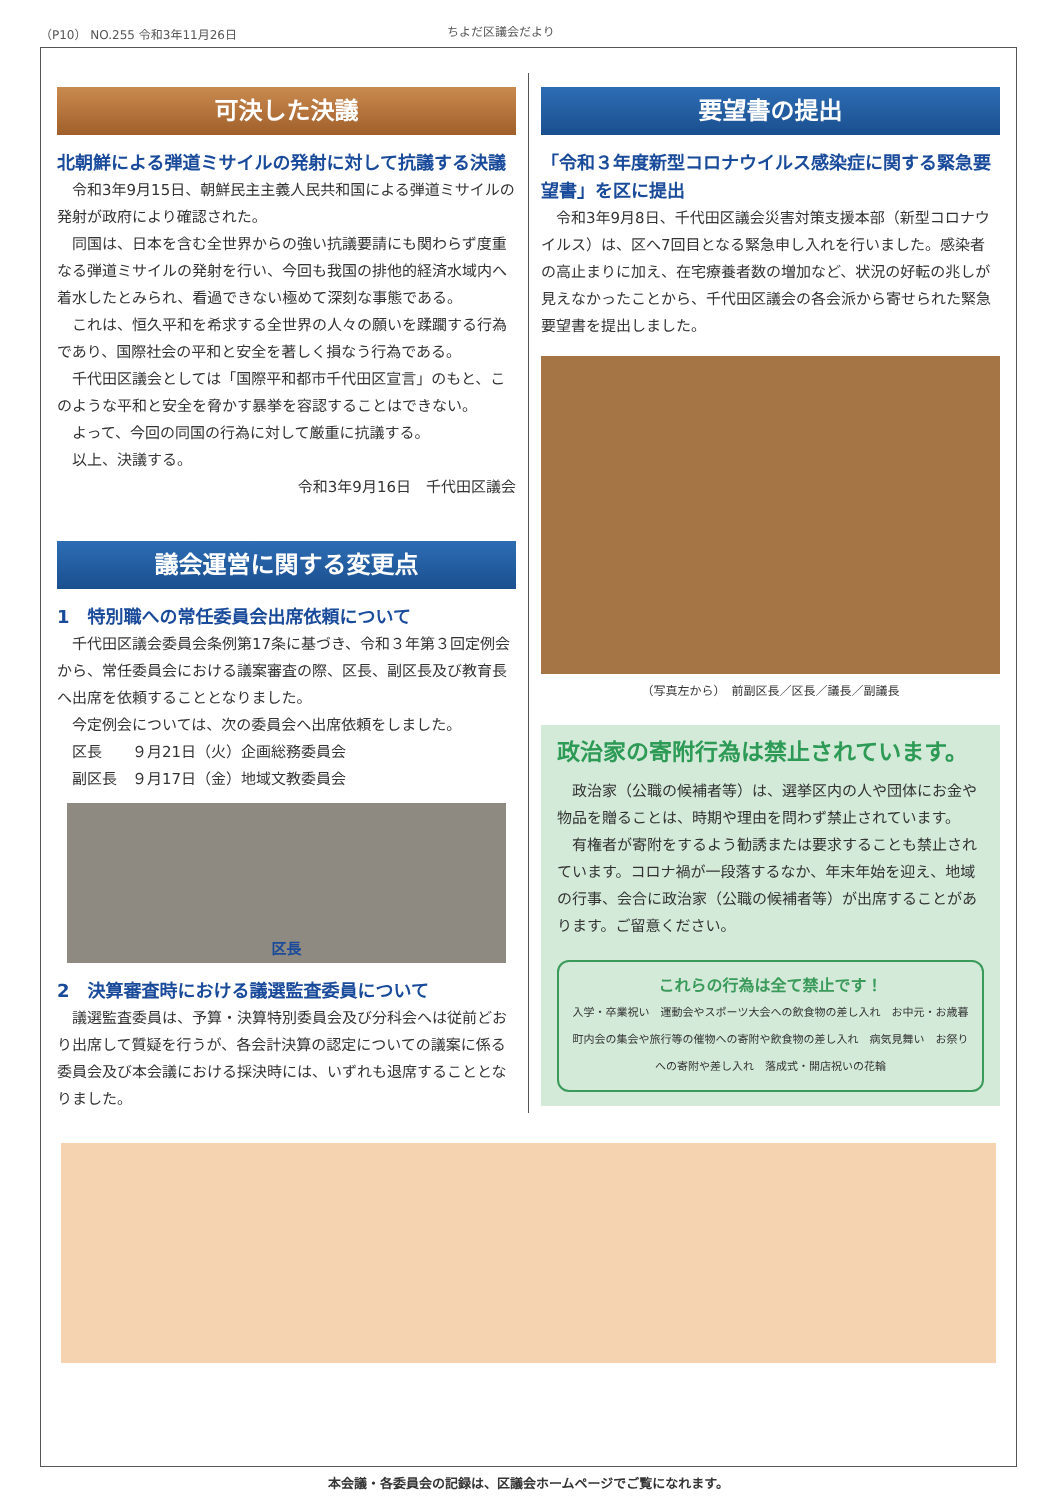（P10） NO.255 令和3年11月26日 ちよだ区議会だより
可決した決議
北朝鮮による弾道ミサイルの発射に対して抗議する決議
令和3年9月15日、朝鮮民主主義人民共和国による弾道ミサイルの発射が政府により確認された。
同国は、日本を含む全世界からの強い抗議要請にも関わらず度重なる弾道ミサイルの発射を行い、今回も我国の排他的経済水域内へ着水したとみられ、看過できない極めて深刻な事態である。
これは、恒久平和を希求する全世界の人々の願いを蹂躙する行為であり、国際社会の平和と安全を著しく損なう行為である。
千代田区議会としては「国際平和都市千代田区宣言」のもと、このような平和と安全を脅かす暴挙を容認することはできない。
よって、今回の同国の行為に対して厳重に抗議する。
以上、決議する。
令和3年9月16日　千代田区議会
議会運営に関する変更点
1　特別職への常任委員会出席依頼について
千代田区議会委員会条例第17条に基づき、令和３年第３回定例会から、常任委員会における議案審査の際、区長、副区長及び教育長へ出席を依頼することとなりました。
今定例会については、次の委員会へ出席依頼をしました。
区長　　９月21日（火）企画総務委員会
副区長　９月17日（金）地域文教委員会
区長
2　決算審査時における議選監査委員について
議選監査委員は、予算・決算特別委員会及び分科会へは従前どおり出席して質疑を行うが、各会計決算の認定についての議案に係る委員会及び本会議における採決時には、いずれも退席することとなりました。
要望書の提出
「令和３年度新型コロナウイルス感染症に関する緊急要望書」を区に提出
令和3年9月8日、千代田区議会災害対策支援本部（新型コロナウイルス）は、区へ7回目となる緊急申し入れを行いました。感染者の高止まりに加え、在宅療養者数の増加など、状況の好転の兆しが見えなかったことから、千代田区議会の各会派から寄せられた緊急要望書を提出しました。
（写真左から）　前副区長／区長／議長／副議長
政治家の寄附行為は禁止されています。
政治家（公職の候補者等）は、選挙区内の人や団体にお金や物品を贈ることは、時期や理由を問わず禁止されています。
有権者が寄附をするよう勧誘または要求することも禁止されています。コロナ禍が一段落するなか、年末年始を迎え、地域の行事、会合に政治家（公職の候補者等）が出席することがあります。ご留意ください。
これらの行為は全て禁止です！
入学・卒業祝い　運動会やスポーツ大会への飲食物の差し入れ　お中元・お歳暮
町内会の集会や旅行等の催物への寄附や飲食物の差し入れ　病気見舞い　お祭りへの寄附や差し入れ　落成式・開店祝いの花輪
本会議・各委員会の記録は、区議会ホームページでご覧になれます。